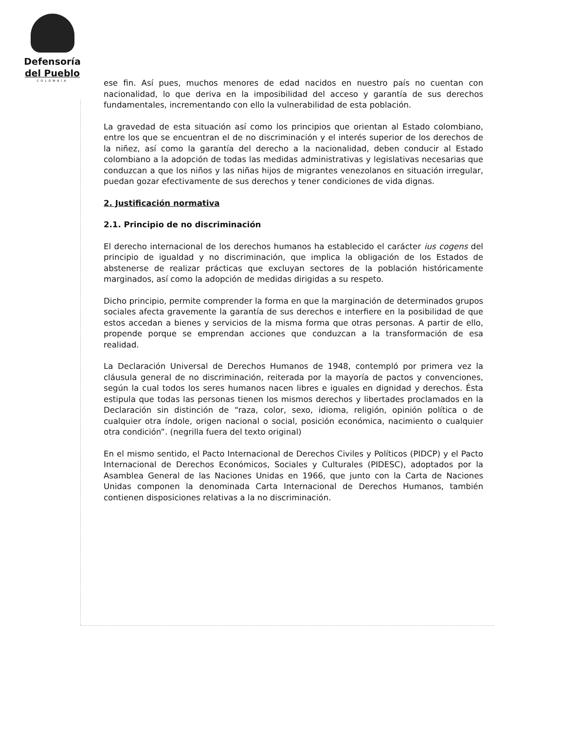Defensoría
del Pueblo
COLOMBIA
ese fin. Así pues, muchos menores de edad nacidos en nuestro país no cuentan con nacionalidad, lo que deriva en la imposibilidad del acceso y garantía de sus derechos fundamentales, incrementando con ello la vulnerabilidad de esta población.
La gravedad de esta situación así como los principios que orientan al Estado colombiano, entre los que se encuentran el de no discriminación y el interés superior de los derechos de la niñez, así como la garantía del derecho a la nacionalidad, deben conducir al Estado colombiano a la adopción de todas las medidas administrativas y legislativas necesarias que conduzcan a que los niños y las niñas hijos de migrantes venezolanos en situación irregular, puedan gozar efectivamente de sus derechos y tener condiciones de vida dignas.
2. Justificación normativa
2.1. Principio de no discriminación
El derecho internacional de los derechos humanos ha establecido el carácter ius cogens del principio de igualdad y no discriminación, que implica la obligación de los Estados de abstenerse de realizar prácticas que excluyan sectores de la población históricamente marginados, así como la adopción de medidas dirigidas a su respeto.
Dicho principio, permite comprender la forma en que la marginación de determinados grupos sociales afecta gravemente la garantía de sus derechos e interfiere en la posibilidad de que estos accedan a bienes y servicios de la misma forma que otras personas. A partir de ello, propende porque se emprendan acciones que conduzcan a la transformación de esa realidad.
La Declaración Universal de Derechos Humanos de 1948, contempló por primera vez la cláusula general de no discriminación, reiterada por la mayoría de pactos y convenciones, según la cual todos los seres humanos nacen libres e iguales en dignidad y derechos. Ésta estipula que todas las personas tienen los mismos derechos y libertades proclamados en la Declaración sin distinción de “raza, color, sexo, idioma, religión, opinión política o de cualquier otra índole, origen nacional o social, posición económica, nacimiento o cualquier otra condición”. (negrilla fuera del texto original)
En el mismo sentido, el Pacto Internacional de Derechos Civiles y Políticos (PIDCP) y el Pacto Internacional de Derechos Económicos, Sociales y Culturales (PIDESC), adoptados por la Asamblea General de las Naciones Unidas en 1966, que junto con la Carta de Naciones Unidas componen la denominada Carta Internacional de Derechos Humanos, también contienen disposiciones relativas a la no discriminación.